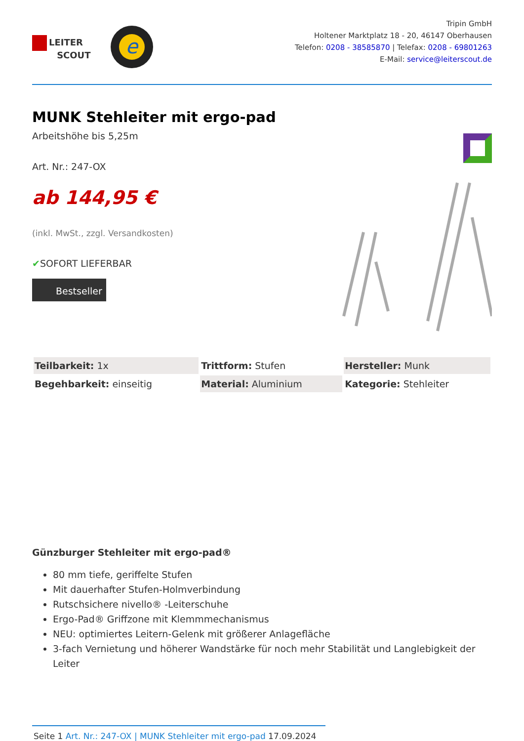LEITER
SCOUT
e
Tripin GmbH
Holtener Marktplatz 18 - 20, 46147 Oberhausen
Telefon: 0208 - 38585870 | Telefax: 0208 - 69801263
E-Mail: service@leiterscout.de
MUNK Stehleiter mit ergo-pad
Arbeitshöhe bis 5,25m
Art. Nr.: 247-OX
ab 144,95 €
(inkl. MwSt., zzgl. Versandkosten)
✔SOFORT LIEFERBAR
Bestseller
| Teilbarkeit: 1x | Trittform: Stufen | Hersteller: Munk |
| Begehbarkeit: einseitig | Material: Aluminium | Kategorie: Stehleiter |
Günzburger Stehleiter mit ergo-pad®
80 mm tiefe, geriffelte Stufen
Mit dauerhafter Stufen-Holmverbindung
Rutschsichere nivello® -Leiterschuhe
Ergo-Pad® Griffzone mit Klemmmechanismus
NEU: optimiertes Leitern-Gelenk mit größerer Anlagefläche
3-fach Vernietung und höherer Wandstärke für noch mehr Stabilität und Langlebigkeit der Leiter
Seite 1 Art. Nr.: 247-OX | MUNK Stehleiter mit ergo-pad 17.09.2024